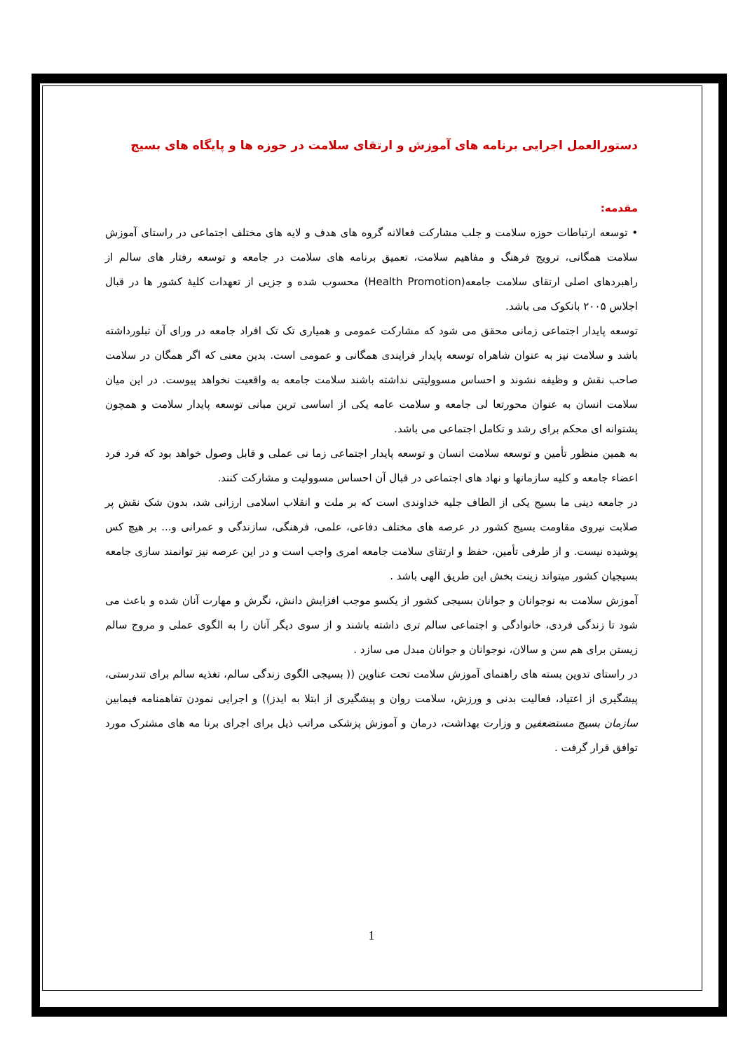دستورالعمل اجرایی برنامه های آموزش و ارتقای سلامت در حوزه ها و پایگاه های بسیج
مقدمه:
• توسعه ارتباطات حوزه سلامت و جلب مشارکت فعالانه گروه های هدف و لایه های مختلف اجتماعی در راستای آموزش سلامت همگانی، ترویج فرهنگ و مفاهیم سلامت، تعمیق برنامه های سلامت در جامعه و توسعه رفتار های سالم از راهبردهای اصلی ارتقای سلامت جامعه(Health Promotion) محسوب شده و جزیی از تعهدات کلیهٔ کشور ها در قبال اجلاس ۲۰۰۵ بانکوک می باشد.
توسعه پایدار اجتماعی زمانی محقق می شود که مشارکت عمومی و همیاری تک تک افراد جامعه در ورای آن تبلورداشته باشد و سلامت نیز به عنوان شاهراه توسعه پایدار فرایندی همگانی و عمومی است. بدین معنی که اگر همگان در سلامت صاحب نقش و وظیفه نشوند و احساس مسوولیتی نداشته باشند سلامت جامعه به واقعیت نخواهد پیوست. در این میان سلامت انسان به عنوان محورتعا لی جامعه و سلامت عامه یکی از اساسی ترین مبانی توسعه پایدار سلامت و همچون پشتوانه ای محکم برای رشد و تکامل اجتماعی می باشد.
به همین منظور تأمین و توسعه سلامت انسان و توسعه پایدار اجتماعی زما نی عملی و قابل وصول خواهد بود که فرد فرد اعضاء جامعه و کلیه سازمانها و نهاد های اجتماعی در قبال آن احساس مسوولیت و مشارکت کنند.
در جامعه دینی ما بسیج یکی از الطاف جلیه خداوندی است که بر ملت و انقلاب اسلامی ارزانی شد، بدون شک نقش پر صلابت نیروی مقاومت بسیج کشور در عرصه های مختلف دفاعی، علمی، فرهنگی، سازندگی و عمرانی و... بر هیچ کس پوشیده نیست. و از طرفی تأمین، حفظ و ارتقای سلامت جامعه امری واجب است و در این عرصه نیز توانمند سازی جامعه بسیجیان کشور میتواند زینت بخش این طریق الهی باشد .
آموزش سلامت به نوجوانان و جوانان بسیجی کشور از یکسو موجب افزایش دانش، نگرش و مهارت آنان شده و باعث می شود تا زندگی فردی، خانوادگی و اجتماعی سالم تری داشته باشند و از سوی دیگر آنان را به الگوی عملی و مروج سالم زیستن برای هم سن و سالان، نوجوانان و جوانان مبدل می سازد .
در راستای تدوین بسته های راهنمای آموزش سلامت تحت عناوین (( بسیجی الگوی زندگی سالم، تغذیه سالم برای تندرستی، پیشگیری از اعتیاد، فعالیت بدنی و ورزش، سلامت روان و پیشگیری از ابتلا به ایدز)) و اجرایی نمودن تفاهمنامه فیمابین سازمان بسیج مستضعفین و وزارت بهداشت، درمان و آموزش پزشکی مراتب ذیل برای اجرای برنا مه های مشترک مورد توافق قرار گرفت .
1